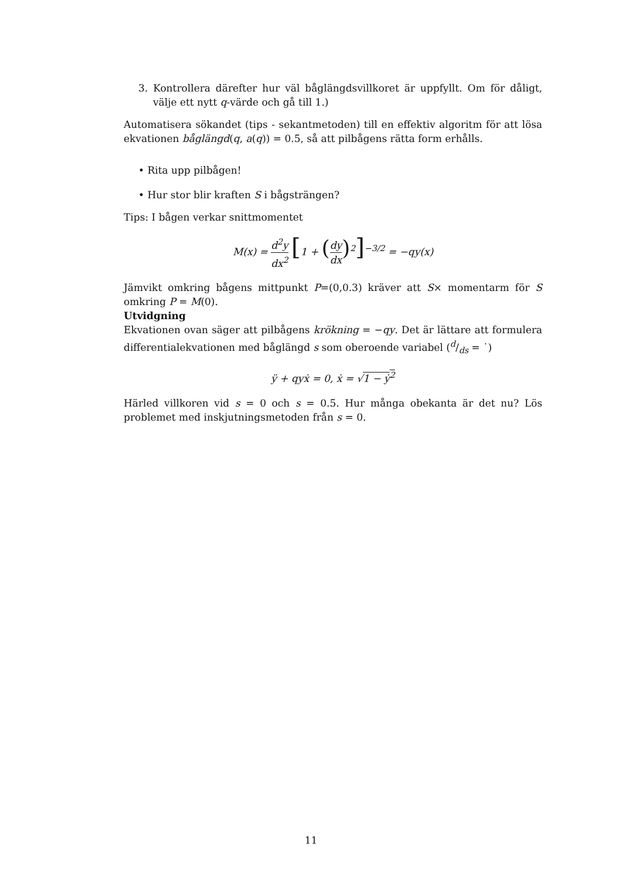3. Kontrollera därefter hur väl båglängdsvillkoret är uppfyllt. Om för dåligt, välje ett nytt q-värde och gå till 1.)
Automatisera sökandet (tips - sekantmetoden) till en effektiv algoritm för att lösa ekvationen båglängd(q, a(q)) = 0.5, så att pilbågens rätta form erhålls.
• Rita upp pilbågen!
• Hur stor blir kraften S i bågsträngen?
Tips: I bågen verkar snittmomentet
M(x) = d<sup>2</sup>y dx<sup>2</sup> [1 + (dy dx)<sup>2</sup>]<sup>−3/2</sup> = −qy(x)
Jämvikt omkring bågens mittpunkt P=(0,0.3) kräver att S× momentarm för S omkring P = M(0).
Utvidgning
Ekvationen ovan säger att pilbågens krökning = −qy. Det är lättare att formulera differentialekvationen med båglängd s som oberoende variabel (d/ds = ˙)
ÿ + qyẋ = 0, ẋ = √1 − ẏ<sup>2</sup>
Härled villkoren vid s = 0 och s = 0.5. Hur många obekanta är det nu? Lös problemet med inskjutningsmetoden från s = 0.
11